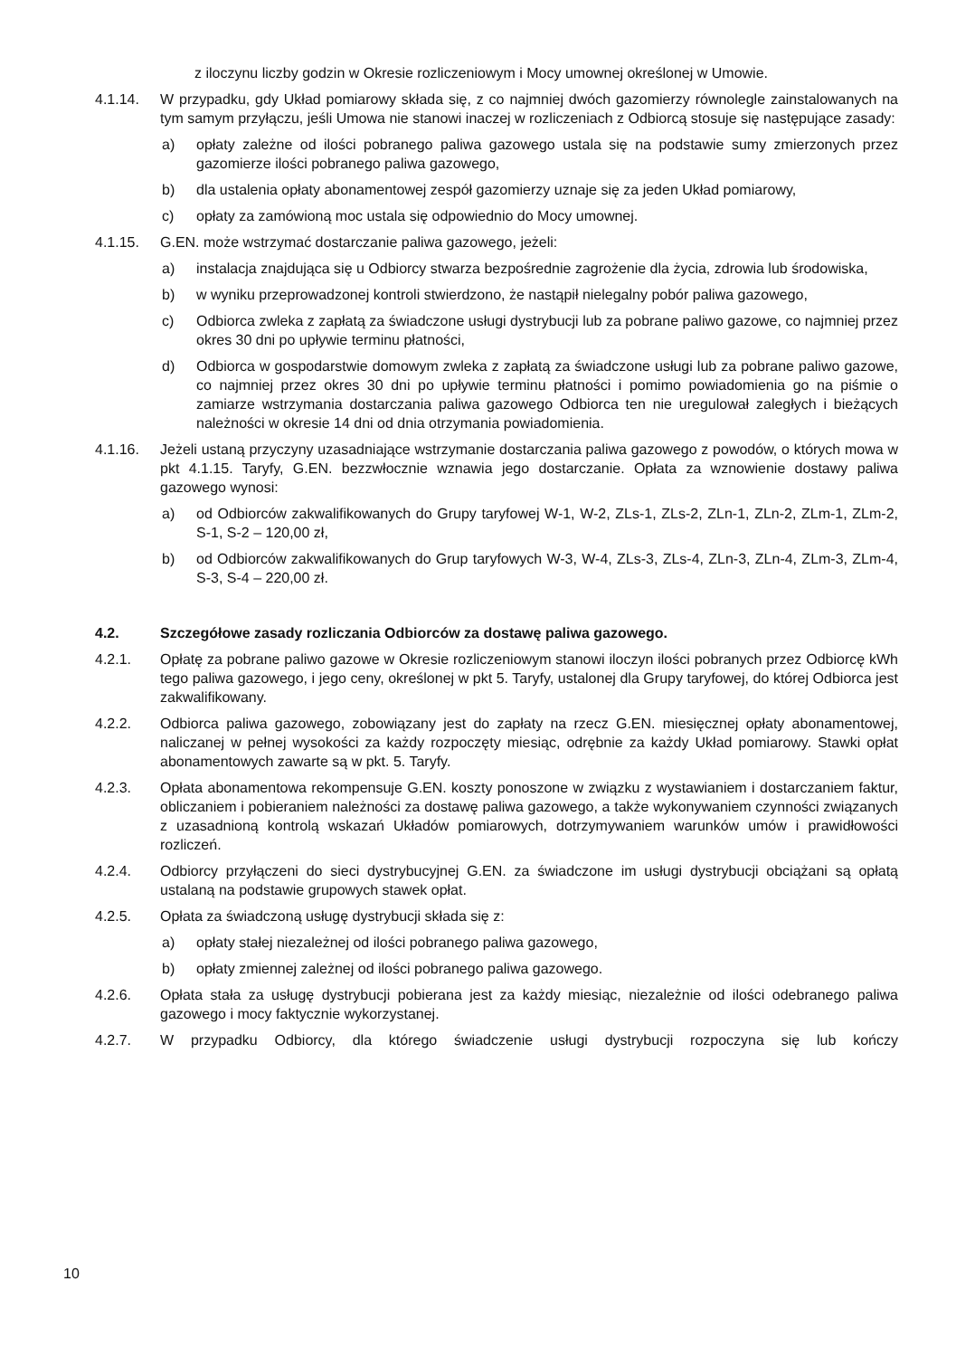z iloczynu liczby godzin w Okresie rozliczeniowym i Mocy umownej określonej w Umowie.
4.1.14. W przypadku, gdy Układ pomiarowy składa się, z co najmniej dwóch gazomierzy równolegle zainstalowanych na tym samym przyłączu, jeśli Umowa nie stanowi inaczej w rozliczeniach z Odbiorcą stosuje się następujące zasady:
a) opłaty zależne od ilości pobranego paliwa gazowego ustala się na podstawie sumy zmierzonych przez gazomierze ilości pobranego paliwa gazowego,
b) dla ustalenia opłaty abonamentowej zespół gazomierzy uznaje się za jeden Układ pomiarowy,
c) opłaty za zamówioną moc ustala się odpowiednio do Mocy umownej.
4.1.15. G.EN. może wstrzymać dostarczanie paliwa gazowego, jeżeli:
a) instalacja znajdująca się u Odbiorcy stwarza bezpośrednie zagrożenie dla życia, zdrowia lub środowiska,
b) w wyniku przeprowadzonej kontroli stwierdzono, że nastąpił nielegalny pobór paliwa gazowego,
c) Odbiorca zwleka z zapłatą za świadczone usługi dystrybucji lub za pobrane paliwo gazowe, co najmniej przez okres 30 dni po upływie terminu płatności,
d) Odbiorca w gospodarstwie domowym zwleka z zapłatą za świadczone usługi lub za pobrane paliwo gazowe, co najmniej przez okres 30 dni po upływie terminu płatności i pomimo powiadomienia go na piśmie o zamiarze wstrzymania dostarczania paliwa gazowego Odbiorca ten nie uregulował zaległych i bieżących należności w okresie 14 dni od dnia otrzymania powiadomienia.
4.1.16. Jeżeli ustaną przyczyny uzasadniające wstrzymanie dostarczania paliwa gazowego z powodów, o których mowa w pkt 4.1.15. Taryfy, G.EN. bezzwłocznie wznawia jego dostarczanie. Opłata za wznowienie dostawy paliwa gazowego wynosi:
a) od Odbiorców zakwalifikowanych do Grupy taryfowej W-1, W-2, ZLs-1, ZLs-2, ZLn-1, ZLn-2, ZLm-1, ZLm-2, S-1, S-2 – 120,00 zł,
b) od Odbiorców zakwalifikowanych do Grup taryfowych W-3, W-4, ZLs-3, ZLs-4, ZLn-3, ZLn-4, ZLm-3, ZLm-4, S-3, S-4 – 220,00 zł.
4.2. Szczegółowe zasady rozliczania Odbiorców za dostawę paliwa gazowego.
4.2.1. Opłatę za pobrane paliwo gazowe w Okresie rozliczeniowym stanowi iloczyn ilości pobranych przez Odbiorcę kWh tego paliwa gazowego, i jego ceny, określonej w pkt 5. Taryfy, ustalonej dla Grupy taryfowej, do której Odbiorca jest zakwalifikowany.
4.2.2. Odbiorca paliwa gazowego, zobowiązany jest do zapłaty na rzecz G.EN. miesięcznej opłaty abonamentowej, naliczanej w pełnej wysokości za każdy rozpoczęty miesiąc, odrębnie za każdy Układ pomiarowy. Stawki opłat abonamentowych zawarte są w pkt. 5. Taryfy.
4.2.3. Opłata abonamentowa rekompensuje G.EN. koszty ponoszone w związku z wystawianiem i dostarczaniem faktur, obliczaniem i pobieraniem należności za dostawę paliwa gazowego, a także wykonywaniem czynności związanych z uzasadnioną kontrolą wskazań Układów pomiarowych, dotrzymywaniem warunków umów i prawidłowości rozliczeń.
4.2.4. Odbiorcy przyłączeni do sieci dystrybucyjnej G.EN. za świadczone im usługi dystrybucji obciążani są opłatą ustalaną na podstawie grupowych stawek opłat.
4.2.5. Opłata za świadczoną usługę dystrybucji składa się z:
a) opłaty stałej niezależnej od ilości pobranego paliwa gazowego,
b) opłaty zmiennej zależnej od ilości pobranego paliwa gazowego.
4.2.6. Opłata stała za usługę dystrybucji pobierana jest za każdy miesiąc, niezależnie od ilości odebranego paliwa gazowego i mocy faktycznie wykorzystanej.
4.2.7. W przypadku Odbiorcy, dla którego świadczenie usługi dystrybucji rozpoczyna się lub kończy
10